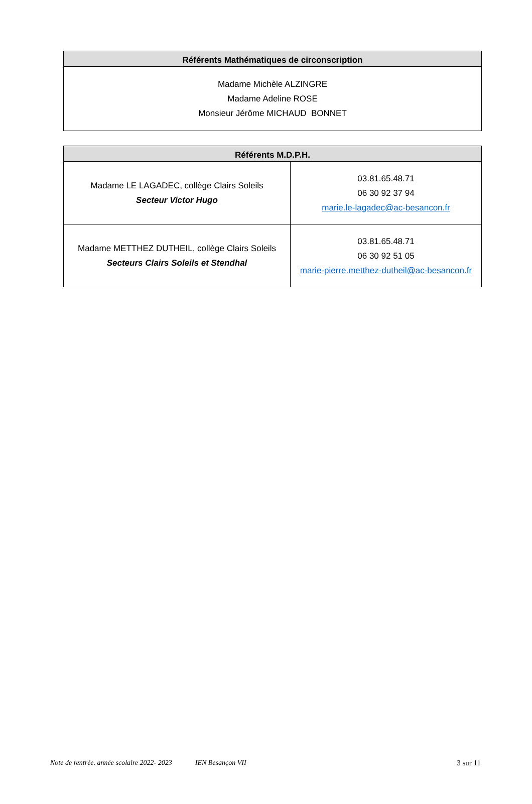| Référents Mathématiques de circonscription |
| --- |
| Madame Michèle ALZINGRE Madame Adeline ROSE Monsieur Jérôme MICHAUD BONNET |
| Référents M.D.P.H. | |
| --- | --- |
| Madame LE LAGADEC, collège Clairs Soleils Secteur Victor Hugo | 03.81.65.48.71 06 30 92 37 94 marie.le-lagadec@ac-besancon.fr |
| Madame METTHEZ DUTHEIL, collège Clairs Soleils Secteurs Clairs Soleils et Stendhal | 03.81.65.48.71 06 30 92 51 05 marie-pierre.metthez-dutheil@ac-besancon.fr |
Note de rentrée. année scolaire 2022- 2023 IEN Besançon VII 3 sur 11